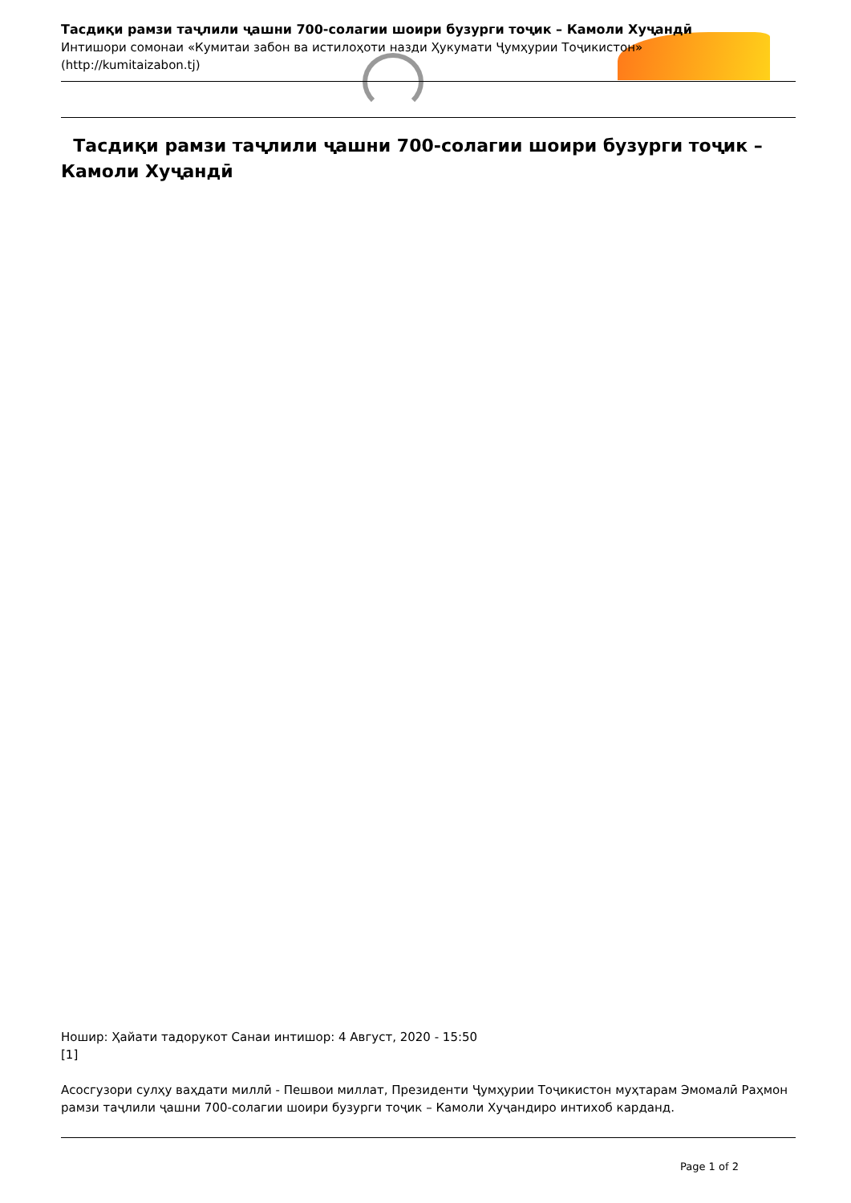Тасдиқи рамзи таҷлили ҷашни 700-солагии шоири бузурги тоҷик – Камоли Хуҷандӣ
Интишори сомонаи «Кумитаи забон ва истилоҳоти назди Ҳукумати Ҷумҳурии Тоҷикистон»
(http://kumitaizabon.tj)
Тасдиқи рамзи таҷлили ҷашни 700-солагии шоири бузурги тоҷик – Камоли Хуҷандӣ
Ношир: Ҳайати тадорукот Санаи интишор: 4 Август, 2020 - 15:50
[1]
Асосгузори сулҳу ваҳдати миллӣ - Пешвои миллат, Президенти Ҷумҳурии Тоҷикистон муҳтарам Эмомалӣ Раҳмон рамзи таҷлили ҷашни 700-солагии шоири бузурги тоҷик – Камоли Хуҷандиро интихоб карданд.
Page 1 of 2